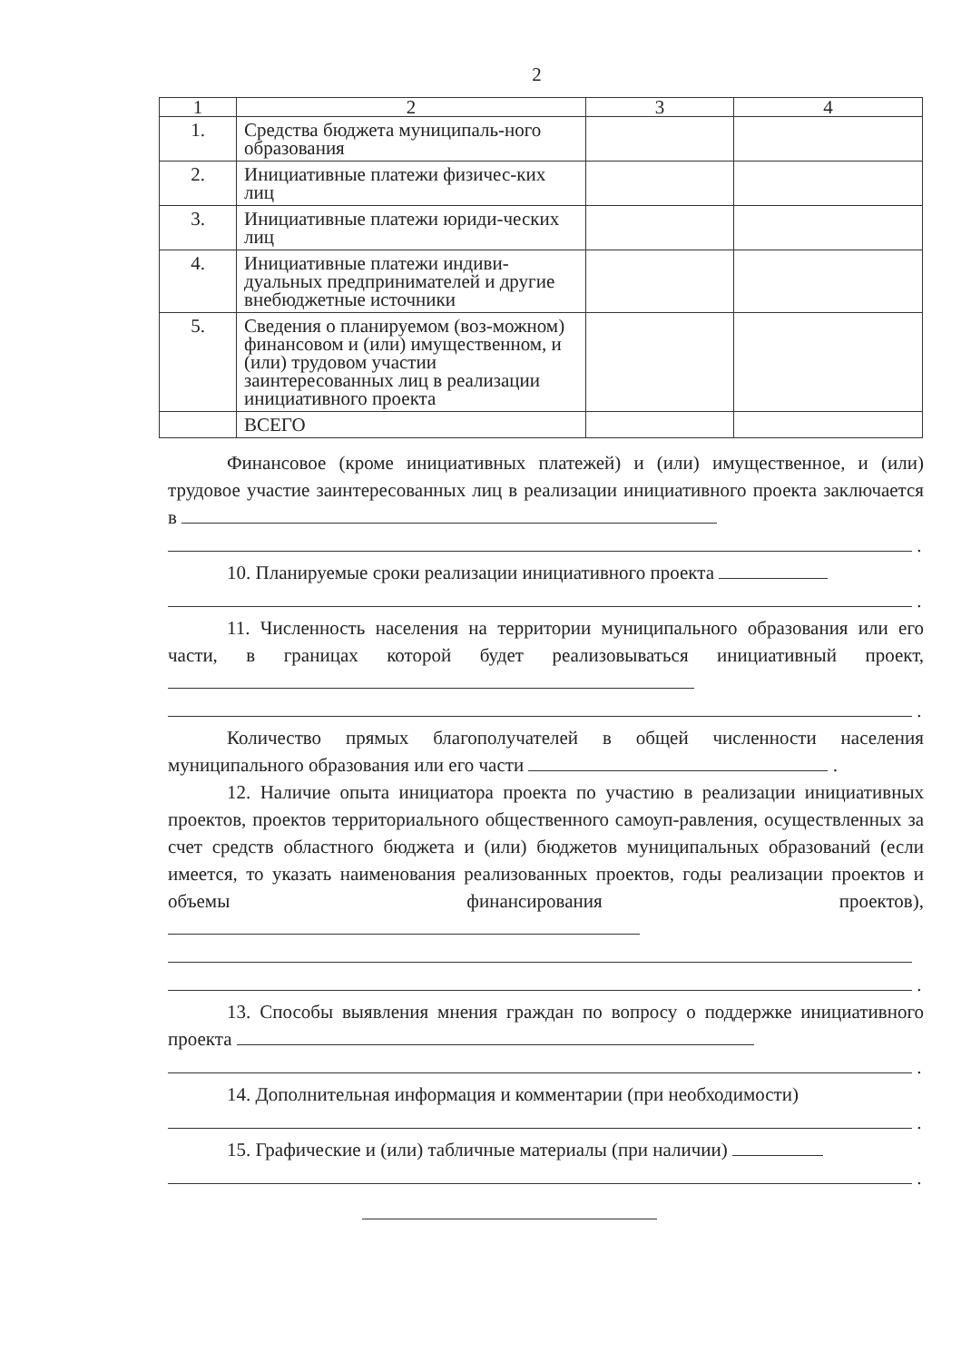2
| 1 | 2 | 3 | 4 |
| --- | --- | --- | --- |
| 1. | Средства бюджета муниципаль-ного образования | | |
| 2. | Инициативные платежи физичес-ких лиц | | |
| 3. | Инициативные платежи юриди-ческих лиц | | |
| 4. | Инициативные платежи индиви-дуальных предпринимателей и другие внебюджетные источники | | |
| 5. | Сведения о планируемом (воз-можном) финансовом и (или) имущественном, и (или) трудовом участии заинтересованных лиц в реализации инициативного проекта | | |
| | ВСЕГО | | |
Финансовое (кроме инициативных платежей) и (или) имущественное, и (или) трудовое участие заинтересованных лиц в реализации инициативного проекта заключается в
.
10. Планируемые сроки реализации инициативного проекта
.
11. Численность населения на территории муниципального образования или его части, в границах которой будет реализовываться инициативный проект,
.
Количество прямых благополучателей в общей численности населения муниципального образования или его части .
12. Наличие опыта инициатора проекта по участию в реализации инициативных проектов, проектов территориального общественного самоуп-равления, осуществленных за счет средств областного бюджета и (или) бюджетов муниципальных образований (если имеется, то указать наименования реализованных проектов, годы реализации проектов и объемы финансирования проектов),
.
13. Способы выявления мнения граждан по вопросу о поддержке инициативного проекта
.
14. Дополнительная информация и комментарии (при необходимости)
.
15. Графические и (или) табличные материалы (при наличии)
.